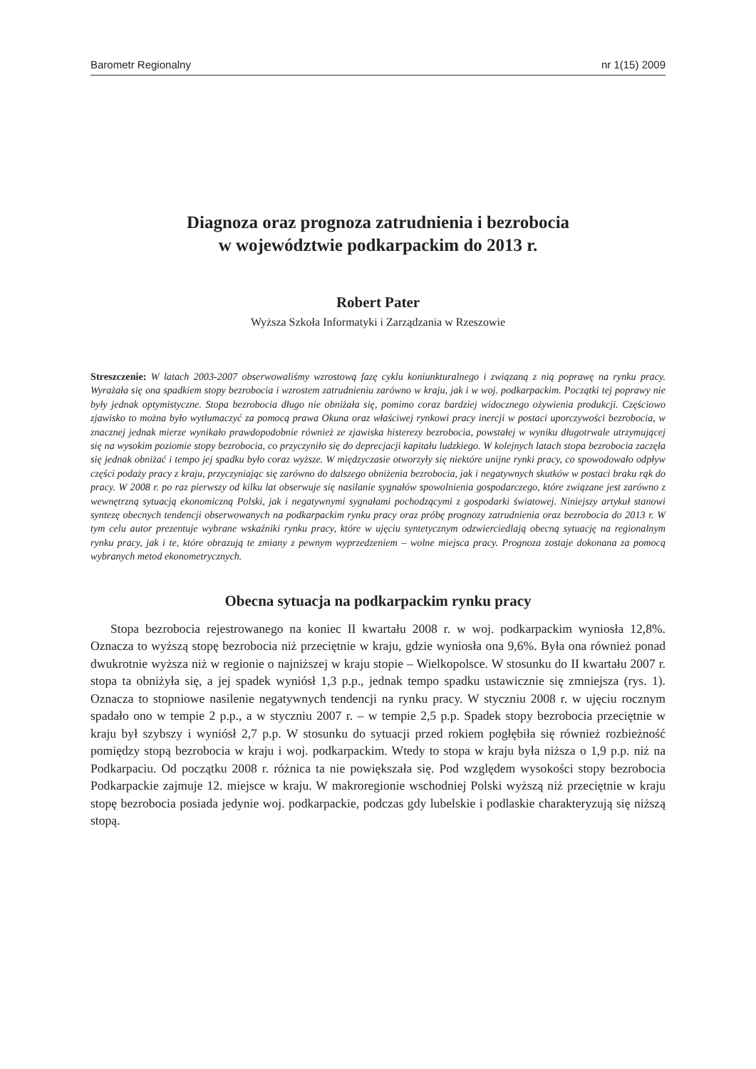Barometr Regionalny nr 1(15) 2009
Diagnoza oraz prognoza zatrudnienia i bezrobocia
w województwie podkarpackim do 2013 r.
Robert Pater
Wyższa Szkoła Informatyki i Zarządzania w Rzeszowie
Streszczenie: W latach 2003-2007 obserwowaliśmy wzrostową fazę cyklu koniunkturalnego i związaną z nią poprawę na rynku pracy. Wyrażała się ona spadkiem stopy bezrobocia i wzrostem zatrudnieniu zarówno w kraju, jak i w woj. podkarpackim. Początki tej poprawy nie były jednak optymistyczne. Stopa bezrobocia długo nie obniżała się, pomimo coraz bardziej widocznego ożywienia produkcji. Częściowo zjawisko to można było wytłumaczyć za pomocą prawa Okuna oraz właściwej rynkowi pracy inercji w postaci uporczywości bezrobocia, w znacznej jednak mierze wynikało prawdopodobnie również ze zjawiska histerezy bezrobocia, powstałej w wyniku długotrwale utrzymującej się na wysokim poziomie stopy bezrobocia, co przyczyniło się do deprecjacji kapitału ludzkiego. W kolejnych latach stopa bezrobocia zaczęła się jednak obniżać i tempo jej spadku było coraz wyższe. W międzyczasie otworzyły się niektóre unijne rynki pracy, co spowodowało odpływ części podaży pracy z kraju, przyczyniając się zarówno do dalszego obniżenia bezrobocia, jak i negatywnych skutków w postaci braku rąk do pracy. W 2008 r. po raz pierwszy od kilku lat obserwuje się nasilanie sygnałów spowolnienia gospodarczego, które związane jest zarówno z wewnętrzną sytuacją ekonomiczną Polski, jak i negatywnymi sygnałami pochodzącymi z gospodarki światowej. Niniejszy artykuł stanowi syntezę obecnych tendencji obserwowanych na podkarpackim rynku pracy oraz próbę prognozy zatrudnienia oraz bezrobocia do 2013 r. W tym celu autor prezentuje wybrane wskaźniki rynku pracy, które w ujęciu syntetycznym odzwierciedlają obecną sytuację na regionalnym rynku pracy, jak i te, które obrazują te zmiany z pewnym wyprzedzeniem – wolne miejsca pracy. Prognoza zostaje dokonana za pomocą wybranych metod ekonometrycznych.
Obecna sytuacja na podkarpackim rynku pracy
Stopa bezrobocia rejestrowanego na koniec II kwartału 2008 r. w woj. podkarpackim wyniosła 12,8%. Oznacza to wyższą stopę bezrobocia niż przeciętnie w kraju, gdzie wyniosła ona 9,6%. Była ona również ponad dwukrotnie wyższa niż w regionie o najniższej w kraju stopie – Wielkopolsce. W stosunku do II kwartału 2007 r. stopa ta obniżyła się, a jej spadek wyniósł 1,3 p.p., jednak tempo spadku ustawicznie się zmniejsza (rys. 1). Oznacza to stopniowe nasilenie negatywnych tendencji na rynku pracy. W styczniu 2008 r. w ujęciu rocznym spadało ono w tempie 2 p.p., a w styczniu 2007 r. – w tempie 2,5 p.p. Spadek stopy bezrobocia przeciętnie w kraju był szybszy i wyniósł 2,7 p.p. W stosunku do sytuacji przed rokiem pogłębiła się również rozbieżność pomiędzy stopą bezrobocia w kraju i woj. podkarpackim. Wtedy to stopa w kraju była niższa o 1,9 p.p. niż na Podkarpaciu. Od początku 2008 r. różnica ta nie powiększała się. Pod względem wysokości stopy bezrobocia Podkarpackie zajmuje 12. miejsce w kraju. W makroregionie wschodniej Polski wyższą niż przeciętnie w kraju stopę bezrobocia posiada jedynie woj. podkarpackie, podczas gdy lubelskie i podlaskie charakteryzują się niższą stopą.